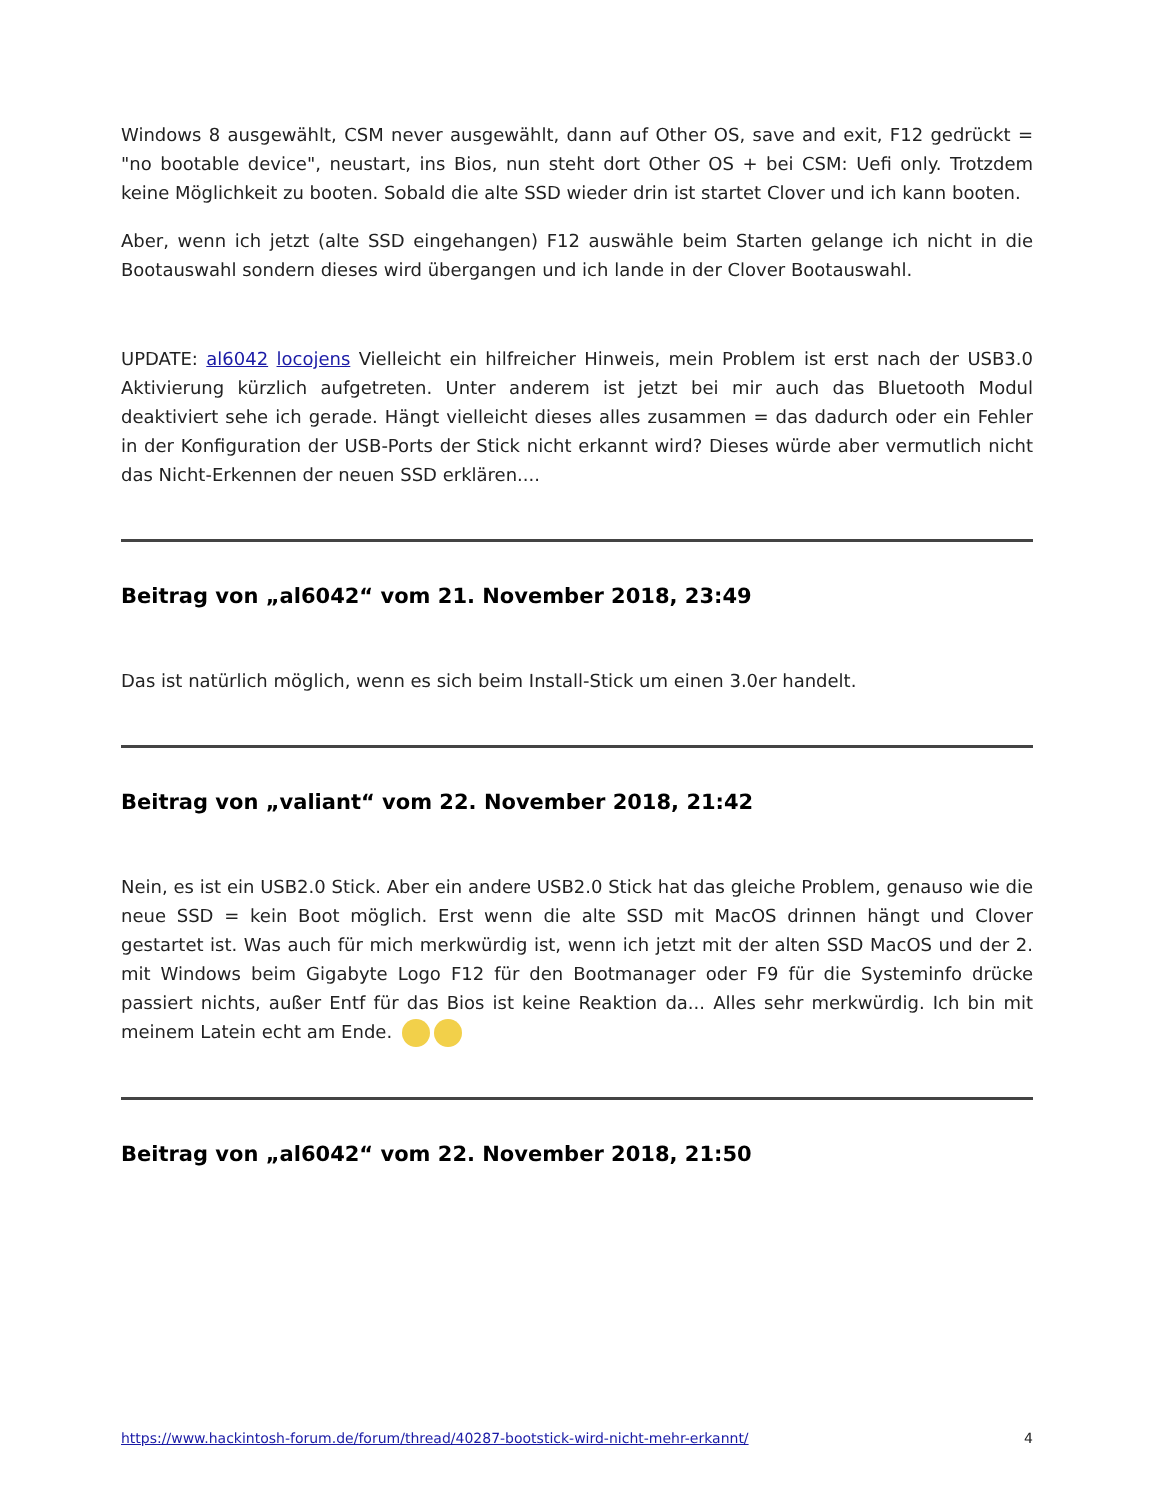Windows 8 ausgewählt, CSM never ausgewählt, dann auf Other OS, save and exit, F12 gedrückt = "no bootable device", neustart, ins Bios, nun steht dort Other OS + bei CSM: Uefi only. Trotzdem keine Möglichkeit zu booten. Sobald die alte SSD wieder drin ist startet Clover und ich kann booten.
Aber, wenn ich jetzt (alte SSD eingehangen) F12 auswähle beim Starten gelange ich nicht in die Bootauswahl sondern dieses wird übergangen und ich lande in der Clover Bootauswahl.
UPDATE: al6042 locojens Vielleicht ein hilfreicher Hinweis, mein Problem ist erst nach der USB3.0 Aktivierung kürzlich aufgetreten. Unter anderem ist jetzt bei mir auch das Bluetooth Modul deaktiviert sehe ich gerade. Hängt vielleicht dieses alles zusammen = das dadurch oder ein Fehler in der Konfiguration der USB-Ports der Stick nicht erkannt wird? Dieses würde aber vermutlich nicht das Nicht-Erkennen der neuen SSD erklären....
Beitrag von „al6042“ vom 21. November 2018, 23:49
Das ist natürlich möglich, wenn es sich beim Install-Stick um einen 3.0er handelt.
Beitrag von „valiant“ vom 22. November 2018, 21:42
Nein, es ist ein USB2.0 Stick. Aber ein andere USB2.0 Stick hat das gleiche Problem, genauso wie die neue SSD = kein Boot möglich. Erst wenn die alte SSD mit MacOS drinnen hängt und Clover gestartet ist. Was auch für mich merkwürdig ist, wenn ich jetzt mit der alten SSD MacOS und der 2. mit Windows beim Gigabyte Logo F12 für den Bootmanager oder F9 für die Systeminfo drücke passiert nichts, außer Entf für das Bios ist keine Reaktion da... Alles sehr merkwürdig. Ich bin mit meinem Latein echt am Ende.
Beitrag von „al6042“ vom 22. November 2018, 21:50
https://www.hackintosh-forum.de/forum/thread/40287-bootstick-wird-nicht-mehr-erkannt/ 4